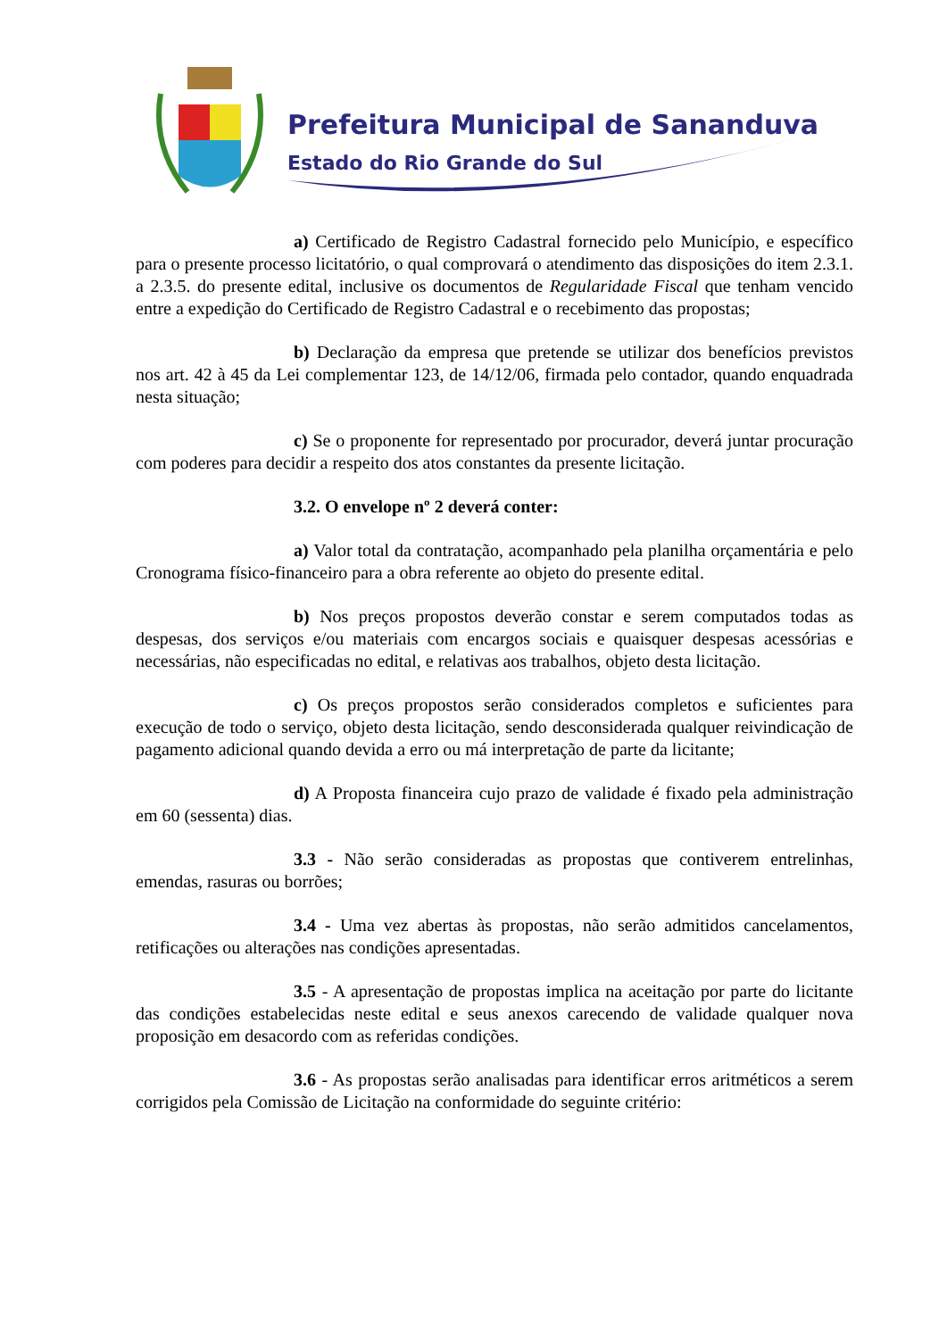Prefeitura Municipal de Sananduva
Estado do Rio Grande do Sul
a) Certificado de Registro Cadastral fornecido pelo Município, e específico para o presente processo licitatório, o qual comprovará o atendimento das disposições do item 2.3.1. a 2.3.5. do presente edital, inclusive os documentos de Regularidade Fiscal que tenham vencido entre a expedição do Certificado de Registro Cadastral e o recebimento das propostas;
b) Declaração da empresa que pretende se utilizar dos benefícios previstos nos art. 42 à 45 da Lei complementar 123, de 14/12/06, firmada pelo contador, quando enquadrada nesta situação;
c) Se o proponente for representado por procurador, deverá juntar procuração com poderes para decidir a respeito dos atos constantes da presente licitação.
3.2. O envelope nº 2 deverá conter:
a) Valor total da contratação, acompanhado pela planilha orçamentária e pelo Cronograma físico-financeiro para a obra referente ao objeto do presente edital.
b) Nos preços propostos deverão constar e serem computados todas as despesas, dos serviços e/ou materiais com encargos sociais e quaisquer despesas acessórias e necessárias, não especificadas no edital, e relativas aos trabalhos, objeto desta licitação.
c) Os preços propostos serão considerados completos e suficientes para execução de todo o serviço, objeto desta licitação, sendo desconsiderada qualquer reivindicação de pagamento adicional quando devida a erro ou má interpretação de parte da licitante;
d) A Proposta financeira cujo prazo de validade é fixado pela administração em 60 (sessenta) dias.
3.3 - Não serão consideradas as propostas que contiverem entrelinhas, emendas, rasuras ou borrões;
3.4 - Uma vez abertas às propostas, não serão admitidos cancelamentos, retificações ou alterações nas condições apresentadas.
3.5 - A apresentação de propostas implica na aceitação por parte do licitante das condições estabelecidas neste edital e seus anexos carecendo de validade qualquer nova proposição em desacordo com as referidas condições.
3.6 - As propostas serão analisadas para identificar erros aritméticos a serem corrigidos pela Comissão de Licitação na conformidade do seguinte critério: